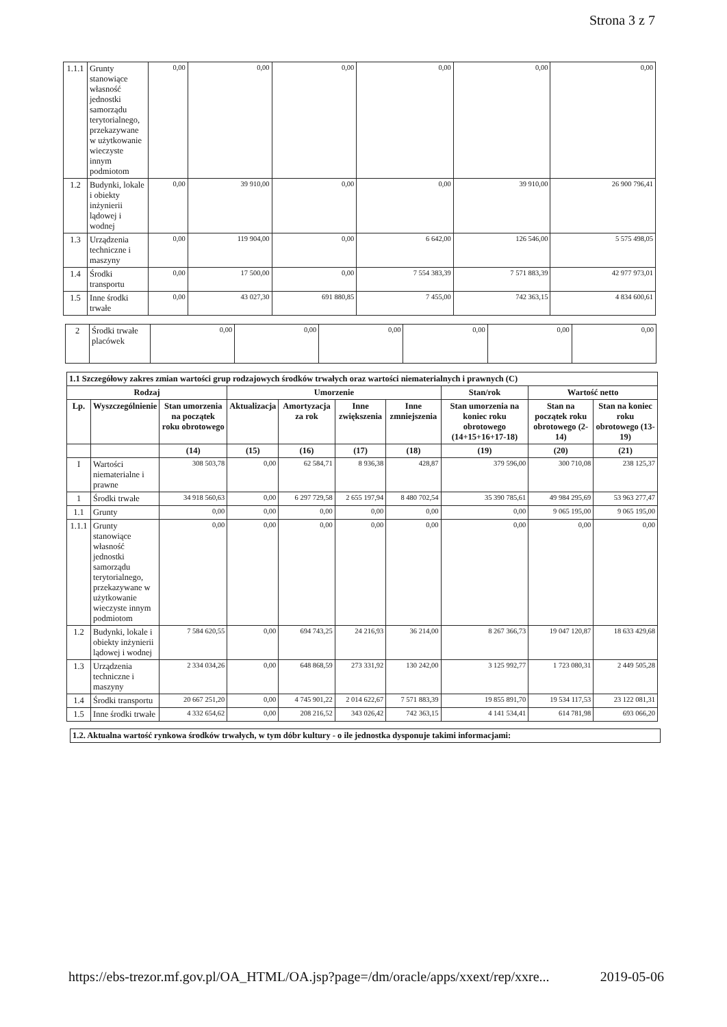Strona 3 z 7
| 1.1.1 | Grunty stanowiące własność jednostki samorządu terytorialnego, przekazywane w użytkowanie wieczyste innym podmiotom | 0,00 | 0,00 | 0,00 | 0,00 | 0,00 | 0,00 |
| 1.2 | Budynki, lokale i obiekty inżynierii lądowej i wodnej | 0,00 | 39 910,00 | 0,00 | 0,00 | 39 910,00 | 26 900 796,41 |
| 1.3 | Urządzenia techniczne i maszyny | 0,00 | 119 904,00 | 0,00 | 6 642,00 | 126 546,00 | 5 575 498,05 |
| 1.4 | Środki transportu | 0,00 | 17 500,00 | 0,00 | 7 554 383,39 | 7 571 883,39 | 42 977 973,01 |
| 1.5 | Inne środki trwałe | 0,00 | 43 027,30 | 691 880,85 | 7 455,00 | 742 363,15 | 4 834 600,61 |
| 2 | Środki trwałe placówek | 0,00 | 0,00 | 0,00 | 0,00 | 0,00 | 0,00 |
| 1.1 Szczegółowy zakres zmian wartości grup rodzajowych środków trwałych oraz wartości niematerialnych i prawnych (C) | | | | | | | | | |
| --- | --- | --- | --- | --- | --- | --- | --- | --- | --- |
| Rodzaj | | | Umorzenie | | | | Stan/rok | Wartość netto | |
| Lp. | Wyszczególnienie | Stan umorzenia na początek roku obrotowego | Aktualizacja | Amortyzacja za rok | Inne zwiększenia | Inne zmniejszenia | Stan umorzenia na koniec roku obrotowego (14+15+16+17-18) | Stan na początek roku obrotowego (2-14) | Stan na koniec roku obrotowego (13-19) |
| | | (14) | (15) | (16) | (17) | (18) | (19) | (20) | (21) |
| I | Wartości niematerialne i prawne | 308 503,78 | 0,00 | 62 584,71 | 8 936,38 | 428,87 | 379 596,00 | 300 710,08 | 238 125,37 |
| 1 | Środki trwałe | 34 918 560,63 | 0,00 | 6 297 729,58 | 2 655 197,94 | 8 480 702,54 | 35 390 785,61 | 49 984 295,69 | 53 963 277,47 |
| 1.1 | Grunty | 0,00 | 0,00 | 0,00 | 0,00 | 0,00 | 0,00 | 9 065 195,00 | 9 065 195,00 |
| 1.1.1 | Grunty stanowiące własność jednostki samorządu terytorialnego, przekazywane w użytkowanie wieczyste innym podmiotom | 0,00 | 0,00 | 0,00 | 0,00 | 0,00 | 0,00 | 0,00 | 0,00 |
| 1.2 | Budynki, lokale i obiekty inżynierii lądowej i wodnej | 7 584 620,55 | 0,00 | 694 743,25 | 24 216,93 | 36 214,00 | 8 267 366,73 | 19 047 120,87 | 18 633 429,68 |
| 1.3 | Urządzenia techniczne i maszyny | 2 334 034,26 | 0,00 | 648 868,59 | 273 331,92 | 130 242,00 | 3 125 992,77 | 1 723 080,31 | 2 449 505,28 |
| 1.4 | Środki transportu | 20 667 251,20 | 0,00 | 4 745 901,22 | 2 014 622,67 | 7 571 883,39 | 19 855 891,70 | 19 534 117,53 | 23 122 081,31 |
| 1.5 | Inne środki trwałe | 4 332 654,62 | 0,00 | 208 216,52 | 343 026,42 | 742 363,15 | 4 141 534,41 | 614 781,98 | 693 066,20 |
| 1.2. Aktualna wartość rynkowa środków trwałych, w tym dóbr kultury - o ile jednostka dysponuje takimi informacjami: |
| --- |
https://ebs-trezor.mf.gov.pl/OA_HTML/OA.jsp?page=/dm/oracle/apps/xxext/rep/xxre... 2019-05-06